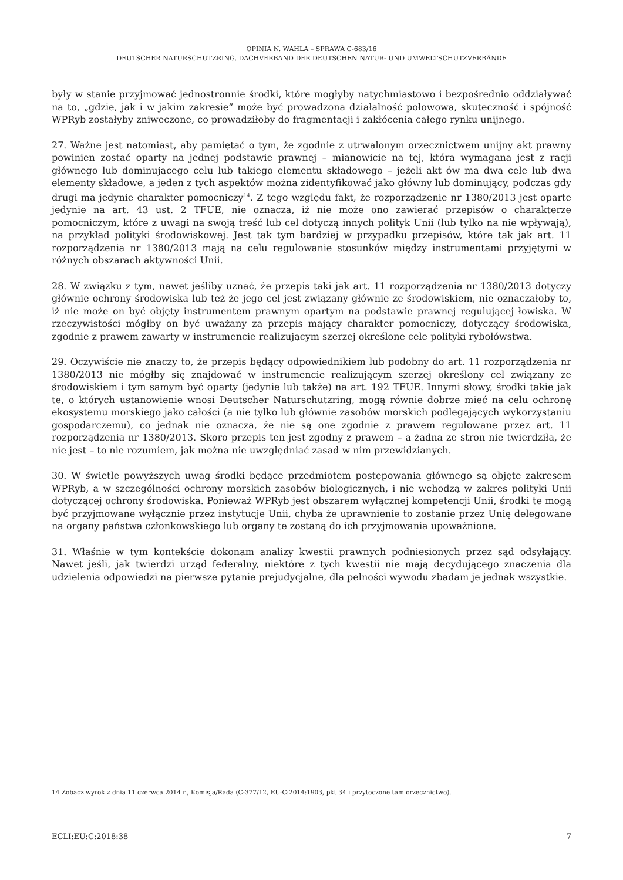OPINIA N. WAHLA – SPRAWA C-683/16
DEUTSCHER NATURSCHUTZRING, DACHVERBAND DER DEUTSCHEN NATUR- UND UMWELTSCHUTZVERBÄNDE
były w stanie przyjmować jednostronnie środki, które mogłyby natychmiastowo i bezpośrednio oddziaływać na to, „gdzie, jak i w jakim zakresie” może być prowadzona działalność połowowa, skuteczność i spójność WPRyb zostałyby zniweczone, co prowadziłoby do fragmentacji i zakłócenia całego rynku unijnego.
27. Ważne jest natomiast, aby pamiętać o tym, że zgodnie z utrwalonym orzecznictwem unijny akt prawny powinien zostać oparty na jednej podstawie prawnej – mianowicie na tej, która wymagana jest z racji głównego lub dominującego celu lub takiego elementu składowego – jeżeli akt ów ma dwa cele lub dwa elementy składowe, a jeden z tych aspektów można zidentyfikować jako główny lub dominujący, podczas gdy drugi ma jedynie charakter pomocniczy<sup>14</sup>. Z tego względu fakt, że rozporządzenie nr 1380/2013 jest oparte jedynie na art. 43 ust. 2 TFUE, nie oznacza, iż nie może ono zawierać przepisów o charakterze pomocniczym, które z uwagi na swoją treść lub cel dotyczą innych polityk Unii (lub tylko na nie wpływają), na przykład polityki środowiskowej. Jest tak tym bardziej w przypadku przepisów, które tak jak art. 11 rozporządzenia nr 1380/2013 mają na celu regulowanie stosunków między instrumentami przyjętymi w różnych obszarach aktywności Unii.
28. W związku z tym, nawet jeśliby uznać, że przepis taki jak art. 11 rozporządzenia nr 1380/2013 dotyczy głównie ochrony środowiska lub też że jego cel jest związany głównie ze środowiskiem, nie oznaczałoby to, iż nie może on być objęty instrumentem prawnym opartym na podstawie prawnej regulującej łowiska. W rzeczywistości mógłby on być uważany za przepis mający charakter pomocniczy, dotyczący środowiska, zgodnie z prawem zawarty w instrumencie realizującym szerzej określone cele polityki rybołówstwa.
29. Oczywiście nie znaczy to, że przepis będący odpowiednikiem lub podobny do art. 11 rozporządzenia nr 1380/2013 nie mógłby się znajdować w instrumencie realizującym szerzej określony cel związany ze środowiskiem i tym samym być oparty (jedynie lub także) na art. 192 TFUE. Innymi słowy, środki takie jak te, o których ustanowienie wnosi Deutscher Naturschutzring, mogą równie dobrze mieć na celu ochronę ekosystemu morskiego jako całości (a nie tylko lub głównie zasobów morskich podlegających wykorzystaniu gospodarczemu), co jednak nie oznacza, że nie są one zgodnie z prawem regulowane przez art. 11 rozporządzenia nr 1380/2013. Skoro przepis ten jest zgodny z prawem – a żadna ze stron nie twierdziła, że nie jest – to nie rozumiem, jak można nie uwzględniać zasad w nim przewidzianych.
30. W świetle powyższych uwag środki będące przedmiotem postępowania głównego są objęte zakresem WPRyb, a w szczególności ochrony morskich zasobów biologicznych, i nie wchodzą w zakres polityki Unii dotyczącej ochrony środowiska. Ponieważ WPRyb jest obszarem wyłącznej kompetencji Unii, środki te mogą być przyjmowane wyłącznie przez instytucje Unii, chyba że uprawnienie to zostanie przez Unię delegowane na organy państwa członkowskiego lub organy te zostaną do ich przyjmowania upoważnione.
31. Właśnie w tym kontekście dokonam analizy kwestii prawnych podniesionych przez sąd odsyłający. Nawet jeśli, jak twierdzi urząd federalny, niektóre z tych kwestii nie mają decydującego znaczenia dla udzielenia odpowiedzi na pierwsze pytanie prejudycjalne, dla pełności wywodu zbadam je jednak wszystkie.
14 Zobacz wyrok z dnia 11 czerwca 2014 r., Komisja/Rada (C-377/12, EU:C:2014:1903, pkt 34 i przytoczone tam orzecznictwo).
ECLI:EU:C:2018:38 7